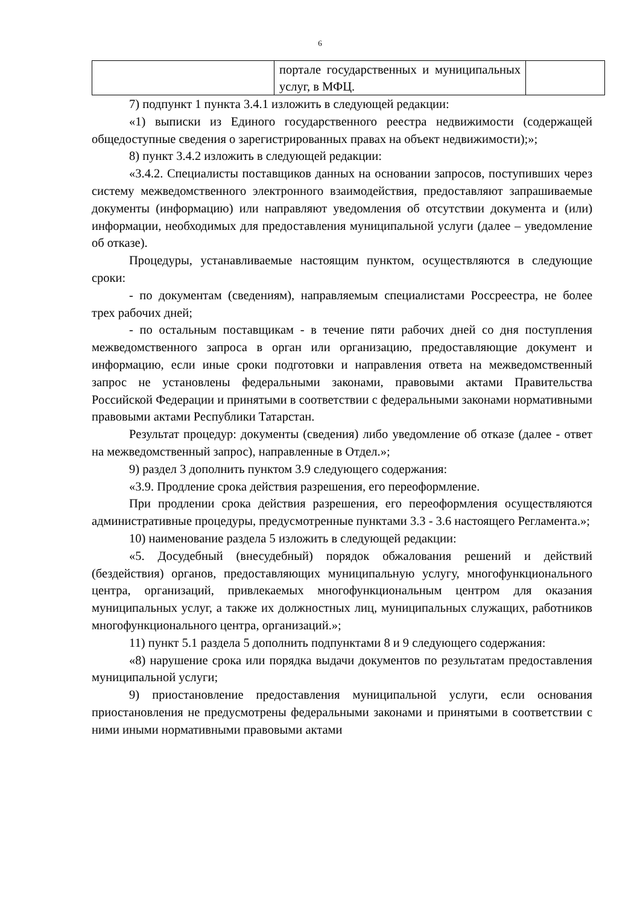6
| | портале государственных и муниципальных услуг, в МФЦ. | |
7) подпункт 1 пункта 3.4.1 изложить в следующей редакции:
«1) выписки из Единого государственного реестра недвижимости (содержащей общедоступные сведения о зарегистрированных правах на объект недвижимости);»;
8) пункт 3.4.2 изложить в следующей редакции:
«3.4.2. Специалисты поставщиков данных на основании запросов, поступивших через систему межведомственного электронного взаимодействия, предоставляют запрашиваемые документы (информацию) или направляют уведомления об отсутствии документа и (или) информации, необходимых для предоставления муниципальной услуги (далее – уведомление об отказе).
Процедуры, устанавливаемые настоящим пунктом, осуществляются в следующие сроки:
- по документам (сведениям), направляемым специалистами Россреестра, не более трех рабочих дней;
- по остальным поставщикам - в течение пяти рабочих дней со дня поступления межведомственного запроса в орган или организацию, предоставляющие документ и информацию, если иные сроки подготовки и направления ответа на межведомственный запрос не установлены федеральными законами, правовыми актами Правительства Российской Федерации и принятыми в соответствии с федеральными законами нормативными правовыми актами Республики Татарстан.
Результат процедур: документы (сведения) либо уведомление об отказе (далее - ответ на межведомственный запрос), направленные в Отдел.»;
9) раздел 3 дополнить пунктом 3.9 следующего содержания:
«3.9. Продление срока действия разрешения, его переоформление.
При продлении срока действия разрешения, его переоформления осуществляются административные процедуры, предусмотренные пунктами 3.3 - 3.6 настоящего Регламента.»;
10) наименование раздела 5 изложить в следующей редакции:
«5. Досудебный (внесудебный) порядок обжалования решений и действий (бездействия) органов, предоставляющих муниципальную услугу, многофункционального центра, организаций, привлекаемых многофункциональным центром для оказания муниципальных услуг, а также их должностных лиц, муниципальных служащих, работников многофункционального центра, организаций.»;
11) пункт 5.1 раздела 5 дополнить подпунктами 8 и 9 следующего содержания:
«8) нарушение срока или порядка выдачи документов по результатам предоставления муниципальной услуги;
9) приостановление предоставления муниципальной услуги, если основания приостановления не предусмотрены федеральными законами и принятыми в соответствии с ними иными нормативными правовыми актами